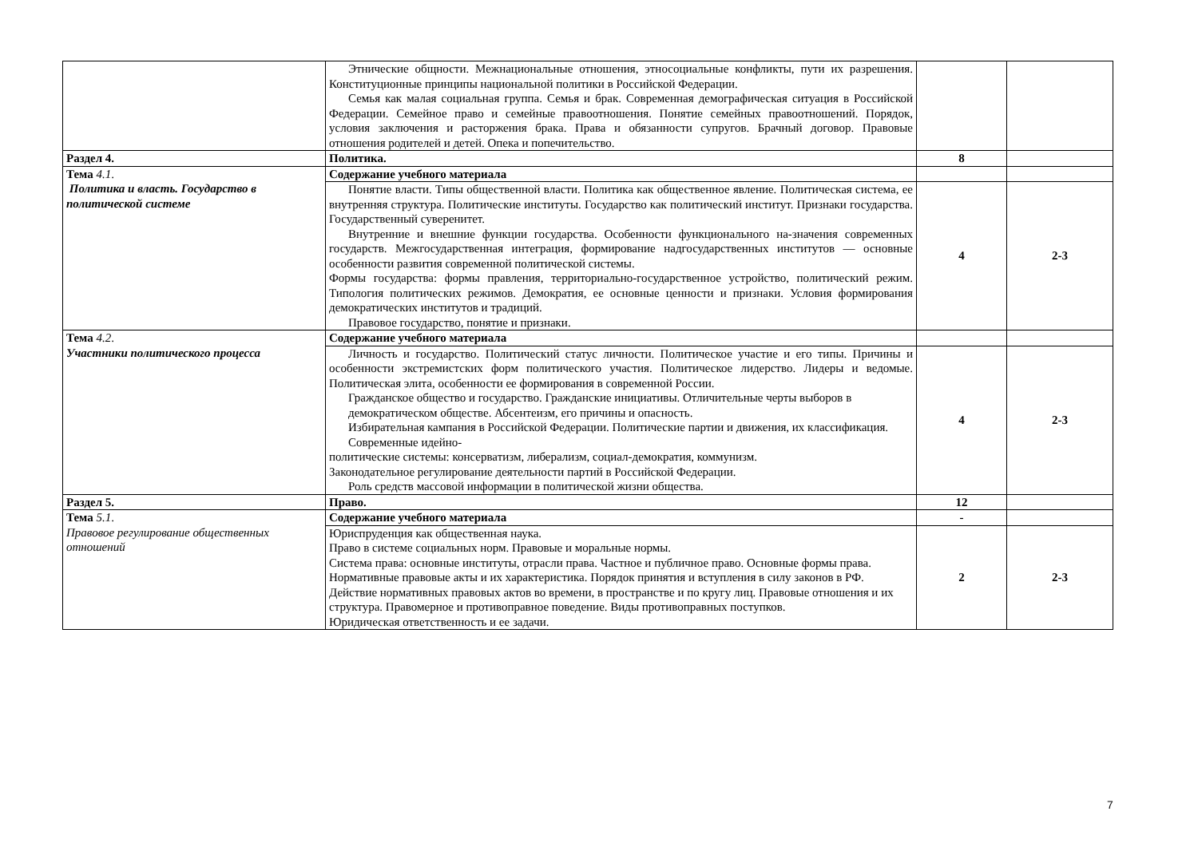| | Этнические общности. Межнациональные отношения, этносоциальные конфликты, пути их разрешения. Конституционные принципы национальной политики в Российской Федерации. Семья как малая социальная группа. Семья и брак. Современная демографическая ситуация в Российской Федерации. Семейное право и семейные правоотношения. Понятие семейных правоотношений. Порядок, условия заключения и расторжения брака. Права и обязанности супругов. Брачный договор. Правовые отношения родителей и детей. Опека и попечительство. | | |
| Раздел 4. | Политика. | 8 | |
| Тема 4.1 . Политика и власть. Государство в политической системе | Содержание учебного материала | | |
| | Понятие власти. Типы общественной власти. Политика как общественное явление. Политическая система, ее внутренняя структура. Политические институты. Государство как политический институт. Признаки государства. Государственный суверенитет. Внутренние и внешние функции государства. Особенности функционального на-значения современных государств. Межгосударственная интеграция, формирование надгосударственных институтов — основные особенности развития современной политической системы. Формы государства: формы правления, территориально-государственное устройство, политический режим. Типология политических режимов. Демократия, ее основные ценности и признаки. Условия формирования демократических институтов и традиций. Правовое государство, понятие и признаки. | 4 | 2-3 |
| Тема 4.2 . Участники политического процесса | Содержание учебного материала | | |
| | Личность и государство. Политический статус личности. Политическое участие и его типы. Причины и особенности экстремистских форм политического участия. Политическое лидерство. Лидеры и ведомые. Политическая элита, особенности ее формирования в современной России. Гражданское общество и государство. Гражданские инициативы. Отличительные черты выборов в демократическом обществе. Абсентеизм, его причины и опасность. Избирательная кампания в Российской Федерации. Политические партии и движения, их классификация. Современные идейно- политические системы: консерватизм, либерализм, социал-демократия, коммунизм. Законодательное регулирование деятельности партий в Российской Федерации. Роль средств массовой информации в политической жизни общества. | 4 | 2-3 |
| Раздел 5. | Право. | 12 | |
| Тема 5.1 . Правовое регулирование общественных отношений | Содержание учебного материала | - | |
| | Юриспруденция как общественная наука. Право в системе социальных норм. Правовые и моральные нормы. Система права: основные институты, отрасли права. Частное и публичное право. Основные формы права. Нормативные правовые акты и их характеристика. Порядок принятия и вступления в силу законов в РФ. Действие нормативных правовых актов во времени, в пространстве и по кругу лиц. Правовые отношения и их структура. Правомерное и противоправное поведение. Виды противоправных поступков. Юридическая ответственность и ее задачи. | 2 | 2-3 |
7